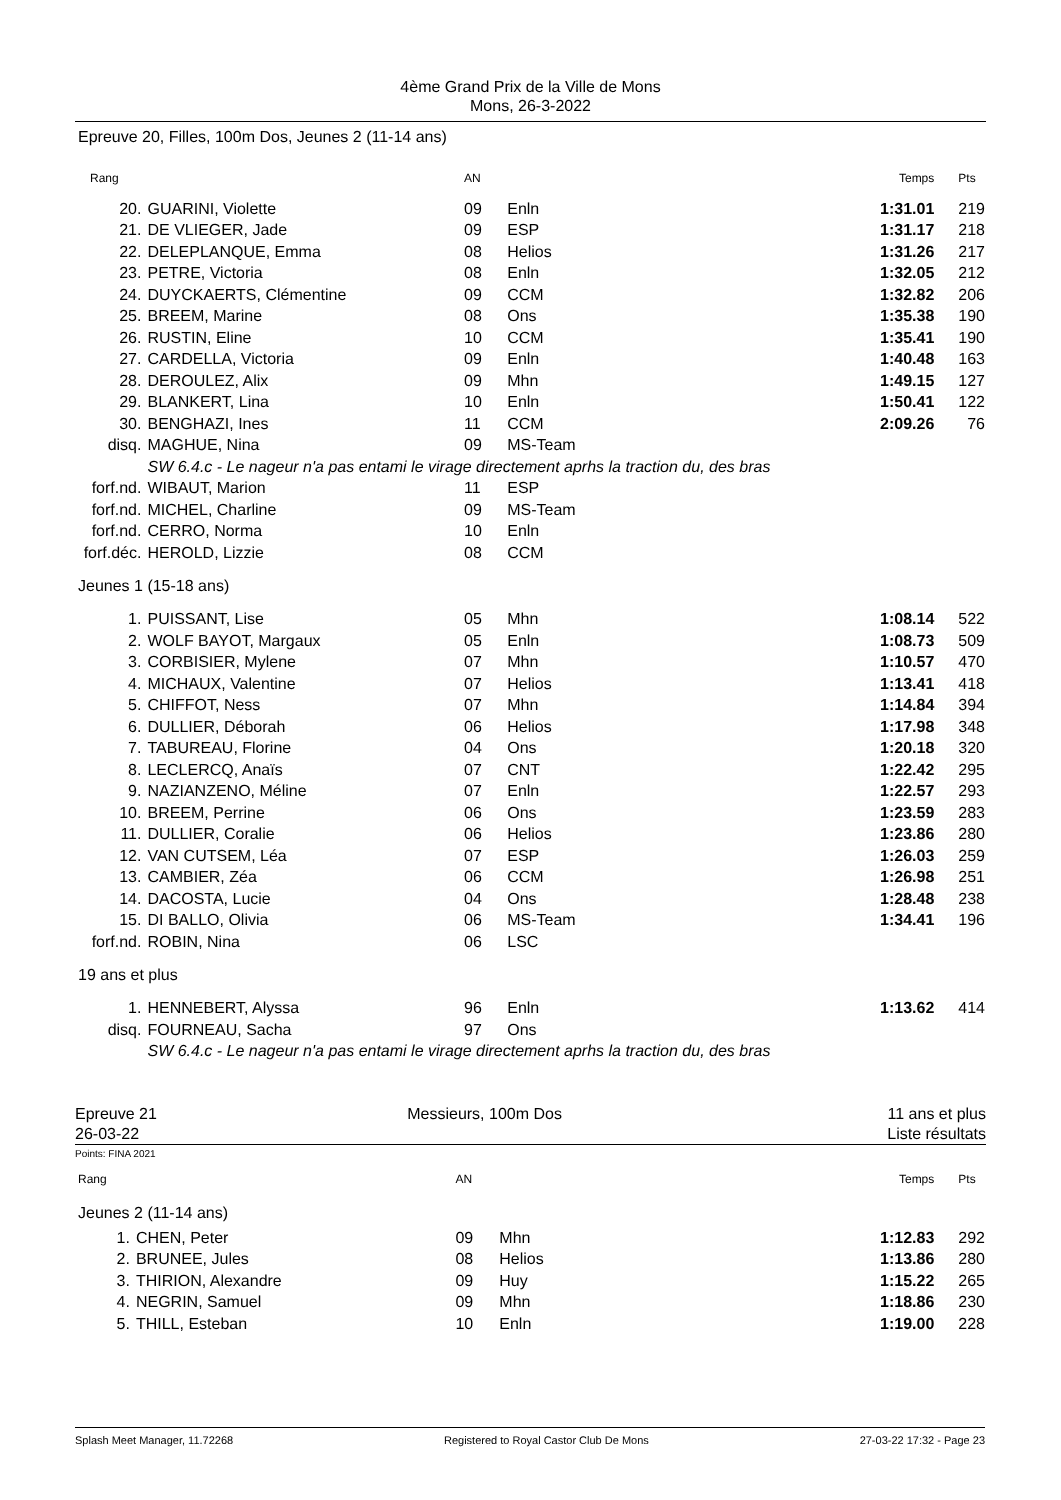4ème Grand Prix de la Ville de Mons
Mons, 26-3-2022
Epreuve 20, Filles, 100m Dos, Jeunes 2 (11-14 ans)
| Rang | | AN | | Temps | Pts |
| --- | --- | --- | --- | --- | --- |
| 20. | GUARINI, Violette | 09 | Enln | 1:31.01 | 219 |
| 21. | DE VLIEGER, Jade | 09 | ESP | 1:31.17 | 218 |
| 22. | DELEPLANQUE, Emma | 08 | Helios | 1:31.26 | 217 |
| 23. | PETRE, Victoria | 08 | Enln | 1:32.05 | 212 |
| 24. | DUYCKAERTS, Clémentine | 09 | CCM | 1:32.82 | 206 |
| 25. | BREEM, Marine | 08 | Ons | 1:35.38 | 190 |
| 26. | RUSTIN, Eline | 10 | CCM | 1:35.41 | 190 |
| 27. | CARDELLA, Victoria | 09 | Enln | 1:40.48 | 163 |
| 28. | DEROULEZ, Alix | 09 | Mhn | 1:49.15 | 127 |
| 29. | BLANKERT, Lina | 10 | Enln | 1:50.41 | 122 |
| 30. | BENGHAZI, Ines | 11 | CCM | 2:09.26 | 76 |
| disq. | MAGHUE, Nina | 09 | MS-Team | | |
| | SW 6.4.c - Le nageur n'a pas entami le virage directement aprhs la traction du, des bras | | | | |
| forf.nd. | WIBAUT, Marion | 11 | ESP | | |
| forf.nd. | MICHEL, Charline | 09 | MS-Team | | |
| forf.nd. | CERRO, Norma | 10 | Enln | | |
| forf.déc. | HEROLD, Lizzie | 08 | CCM | | |
| Jeunes 1 (15-18 ans) | | | | | |
| 1. | PUISSANT, Lise | 05 | Mhn | 1:08.14 | 522 |
| 2. | WOLF BAYOT, Margaux | 05 | Enln | 1:08.73 | 509 |
| 3. | CORBISIER, Mylene | 07 | Mhn | 1:10.57 | 470 |
| 4. | MICHAUX, Valentine | 07 | Helios | 1:13.41 | 418 |
| 5. | CHIFFOT, Ness | 07 | Mhn | 1:14.84 | 394 |
| 6. | DULLIER, Déborah | 06 | Helios | 1:17.98 | 348 |
| 7. | TABUREAU, Florine | 04 | Ons | 1:20.18 | 320 |
| 8. | LECLERCQ, Anaïs | 07 | CNT | 1:22.42 | 295 |
| 9. | NAZIANZENO, Méline | 07 | Enln | 1:22.57 | 293 |
| 10. | BREEM, Perrine | 06 | Ons | 1:23.59 | 283 |
| 11. | DULLIER, Coralie | 06 | Helios | 1:23.86 | 280 |
| 12. | VAN CUTSEM, Léa | 07 | ESP | 1:26.03 | 259 |
| 13. | CAMBIER, Zéa | 06 | CCM | 1:26.98 | 251 |
| 14. | DACOSTA, Lucie | 04 | Ons | 1:28.48 | 238 |
| 15. | DI BALLO, Olivia | 06 | MS-Team | 1:34.41 | 196 |
| forf.nd. | ROBIN, Nina | 06 | LSC | | |
| 19 ans et plus | | | | | |
| 1. | HENNEBERT, Alyssa | 96 | Enln | 1:13.62 | 414 |
| disq. | FOURNEAU, Sacha | 97 | Ons | | |
| | SW 6.4.c - Le nageur n'a pas entami le virage directement aprhs la traction du, des bras | | | | |
Epreuve 21
26-03-22
Messieurs, 100m Dos 11 ans et plus
Liste résultats
Points: FINA 2021
| Rang | | AN | | Temps | Pts |
| --- | --- | --- | --- | --- | --- |
| Jeunes 2 (11-14 ans) | | | | | |
| 1. | CHEN, Peter | 09 | Mhn | 1:12.83 | 292 |
| 2. | BRUNEE, Jules | 08 | Helios | 1:13.86 | 280 |
| 3. | THIRION, Alexandre | 09 | Huy | 1:15.22 | 265 |
| 4. | NEGRIN, Samuel | 09 | Mhn | 1:18.86 | 230 |
| 5. | THILL, Esteban | 10 | Enln | 1:19.00 | 228 |
Splash Meet Manager, 11.72268 Registered to Royal Castor Club De Mons 27-03-22 17:32 - Page 23